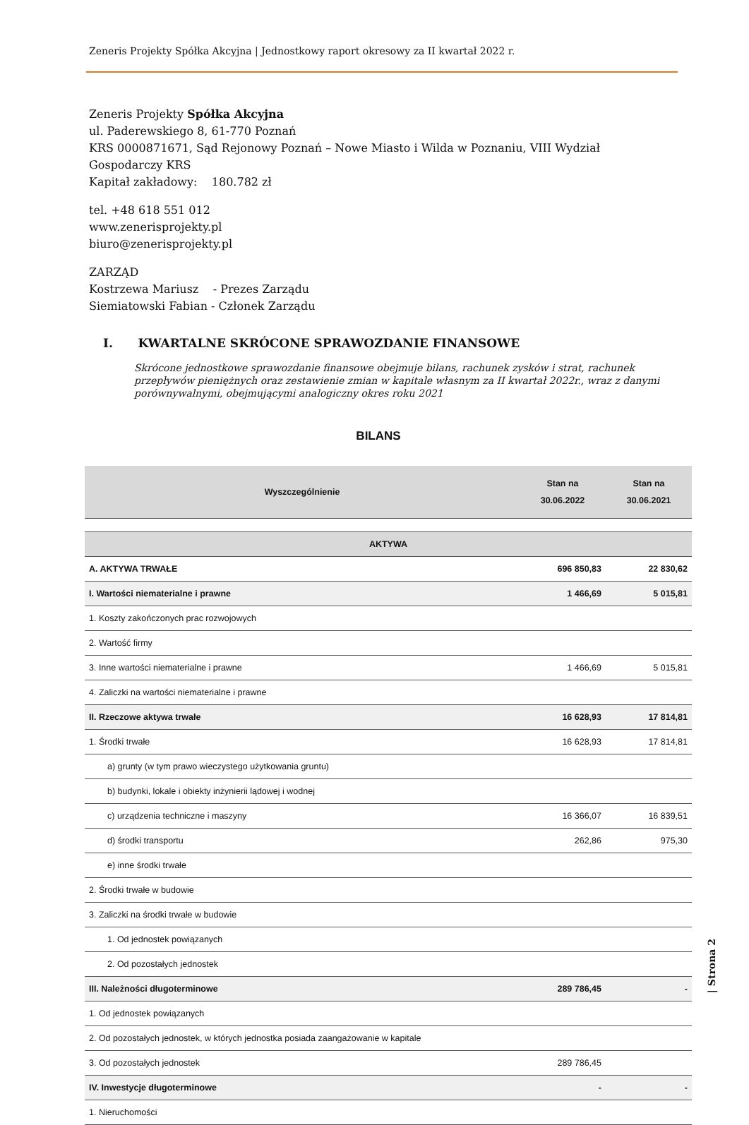Zeneris Projekty Spółka Akcyjna | Jednostkowy raport okresowy za II kwartał 2022 r.
Zeneris Projekty Spółka Akcyjna
ul. Paderewskiego 8, 61-770 Poznań
KRS 0000871671, Sąd Rejonowy Poznań – Nowe Miasto i Wilda w Poznaniu, VIII Wydział Gospodarczy KRS
Kapitał zakładowy: 180.782 zł
tel. +48 618 551 012
www.zenerisprojekty.pl
biuro@zenerisprojekty.pl
ZARZĄD
Kostrzewa Mariusz - Prezes Zarządu
Siemiatowski Fabian - Członek Zarządu
I. KWARTALNE SKRÓCONE SPRAWOZDANIE FINANSOWE
Skrócone jednostkowe sprawozdanie finansowe obejmuje bilans, rachunek zysków i strat, rachunek przepływów pieniężnych oraz zestawienie zmian w kapitale własnym za II kwartał 2022r., wraz z danymi porównywalnymi, obejmującymi analogiczny okres roku 2021
BILANS
| Wyszczególnienie | Stan na 30.06.2022 | Stan na 30.06.2021 |
| --- | --- | --- |
| AKTYWA | | |
| A. AKTYWA TRWAŁE | 696 850,83 | 22 830,62 |
| I. Wartości niematerialne i prawne | 1 466,69 | 5 015,81 |
| 1. Koszty zakończonych prac rozwojowych | | |
| 2. Wartość firmy | | |
| 3. Inne wartości niematerialne i prawne | 1 466,69 | 5 015,81 |
| 4. Zaliczki na wartości niematerialne i prawne | | |
| II. Rzeczowe aktywa trwałe | 16 628,93 | 17 814,81 |
| 1. Środki trwałe | 16 628,93 | 17 814,81 |
| a) grunty (w tym prawo wieczystego użytkowania gruntu) | | |
| b) budynki, lokale i obiekty inżynierii lądowej i wodnej | | |
| c) urządzenia techniczne i maszyny | 16 366,07 | 16 839,51 |
| d) środki transportu | 262,86 | 975,30 |
| e) inne środki trwałe | | |
| 2. Środki trwałe w budowie | | |
| 3. Zaliczki na środki trwałe w budowie | | |
| 1. Od jednostek powiązanych | | |
| 2. Od pozostałych jednostek | | |
| III. Należności długoterminowe | 289 786,45 | - |
| 1. Od jednostek powiązanych | | |
| 2. Od pozostałych jednostek, w których jednostka posiada zaangażowanie w kapitale | | |
| 3. Od pozostałych jednostek | 289 786,45 | |
| IV. Inwestycje długoterminowe | - | - |
| 1. Nieruchomości | | |
| Strona 2